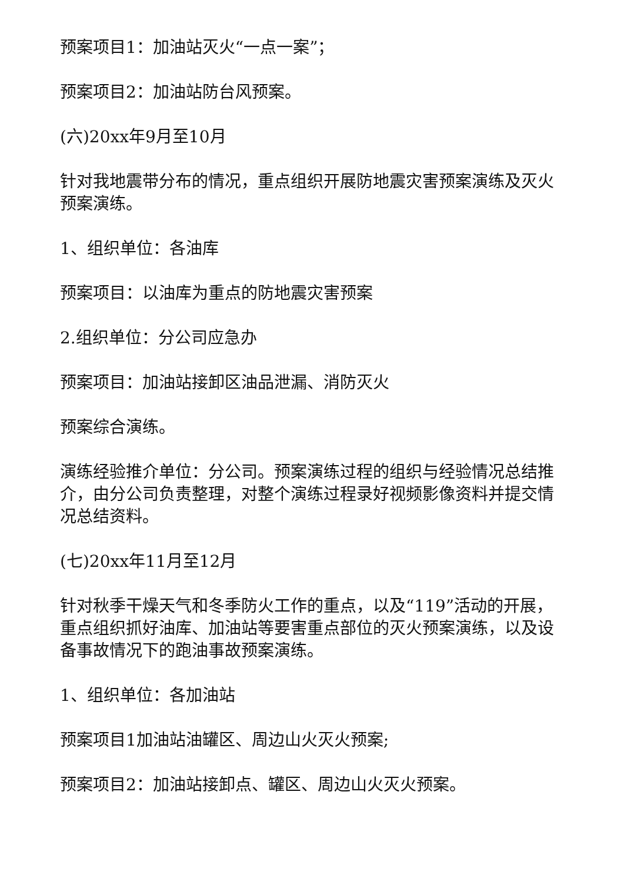预案项目1：加油站灭火“一点一案”；
预案项目2：加油站防台风预案。
(六)20xx年9月至10月
针对我地震带分布的情况，重点组织开展防地震灾害预案演练及灭火预案演练。
1、组织单位：各油库
预案项目：以油库为重点的防地震灾害预案
2.组织单位：分公司应急办
预案项目：加油站接卸区油品泄漏、消防灭火
预案综合演练。
演练经验推介单位：分公司。预案演练过程的组织与经验情况总结推介，由分公司负责整理，对整个演练过程录好视频影像资料并提交情况总结资料。
(七)20xx年11月至12月
针对秋季干燥天气和冬季防火工作的重点，以及“119”活动的开展，重点组织抓好油库、加油站等要害重点部位的灭火预案演练，以及设备事故情况下的跑油事故预案演练。
1、组织单位：各加油站
预案项目1加油站油罐区、周边山火灭火预案;
预案项目2：加油站接卸点、罐区、周边山火灭火预案。